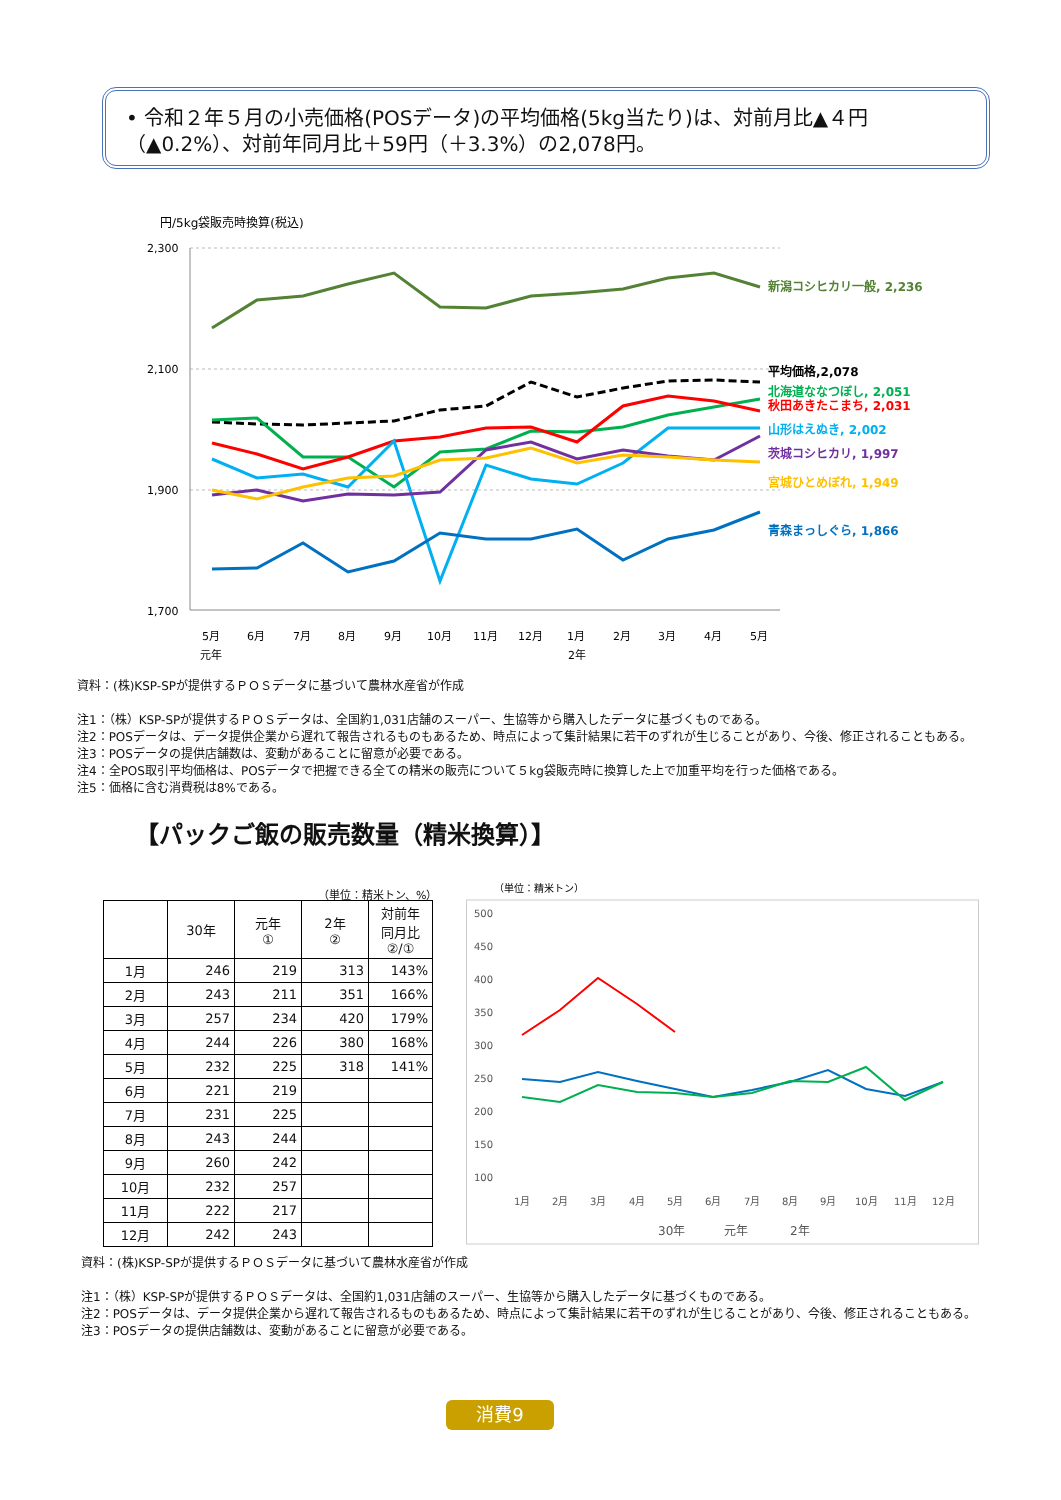• 令和２年５月の小売価格(POSデータ)の平均価格(5kg当たり)は、対前月比▲４円（▲0.2%）、対前年同月比＋59円（＋3.3%）の2,078円。
円/5kg袋販売時換算(税込)
2,300
2,100
1,900
1,700
新潟コシヒカリ一般, 2,236
平均価格,2,078
北海道ななつぼし, 2,051
秋田あきたこまち, 2,031
山形はえぬき, 2,002
茨城コシヒカリ, 1,997
宮城ひとめぼれ, 1,949
青森まっしぐら, 1,866
5月
6月
7月
8月
9月
10月
11月
12月
1月
2月
3月
4月
5月
元年
2年
資料：(株)KSP-SPが提供するＰＯＳデータに基づいて農林水産省が作成
注1：（株）KSP-SPが提供するＰＯＳデータは、全国約1,031店舗のスーパー、生協等から購入したデータに基づくものである。
注2：POSデータは、データ提供企業から遅れて報告されるものもあるため、時点によって集計結果に若干のずれが生じることがあり、今後、修正されることもある。
注3：POSデータの提供店舗数は、変動があることに留意が必要である。
注4：全POS取引平均価格は、POSデータで把握できる全ての精米の販売について５kg袋販売時に換算した上で加重平均を行った価格である。
注5：価格に含む消費税は8%である。
【パックご飯の販売数量（精米換算）】
（単位：精米トン、%）
| | 30年 | 元年 ① | 2年 ② | 対前年 同月比 ②/① |
| --- | --- | --- | --- | --- |
| 1月 | 246 | 219 | 313 | 143% |
| 2月 | 243 | 211 | 351 | 166% |
| 3月 | 257 | 234 | 420 | 179% |
| 4月 | 244 | 226 | 380 | 168% |
| 5月 | 232 | 225 | 318 | 141% |
| 6月 | 221 | 219 | | |
| 7月 | 231 | 225 | | |
| 8月 | 243 | 244 | | |
| 9月 | 260 | 242 | | |
| 10月 | 232 | 257 | | |
| 11月 | 222 | 217 | | |
| 12月 | 242 | 243 | | |
（単位：精米トン）
500
450
400
350
300
250
200
150
100
1月
2月
3月
4月
5月
6月
7月
8月
9月
10月
11月
12月
30年
元年
2年
資料：(株)KSP-SPが提供するＰＯＳデータに基づいて農林水産省が作成
注1：（株）KSP-SPが提供するＰＯＳデータは、全国約1,031店舗のスーパー、生協等から購入したデータに基づくものである。
注2：POSデータは、データ提供企業から遅れて報告されるものもあるため、時点によって集計結果に若干のずれが生じることがあり、今後、修正されることもある。
注3：POSデータの提供店舗数は、変動があることに留意が必要である。
消費9